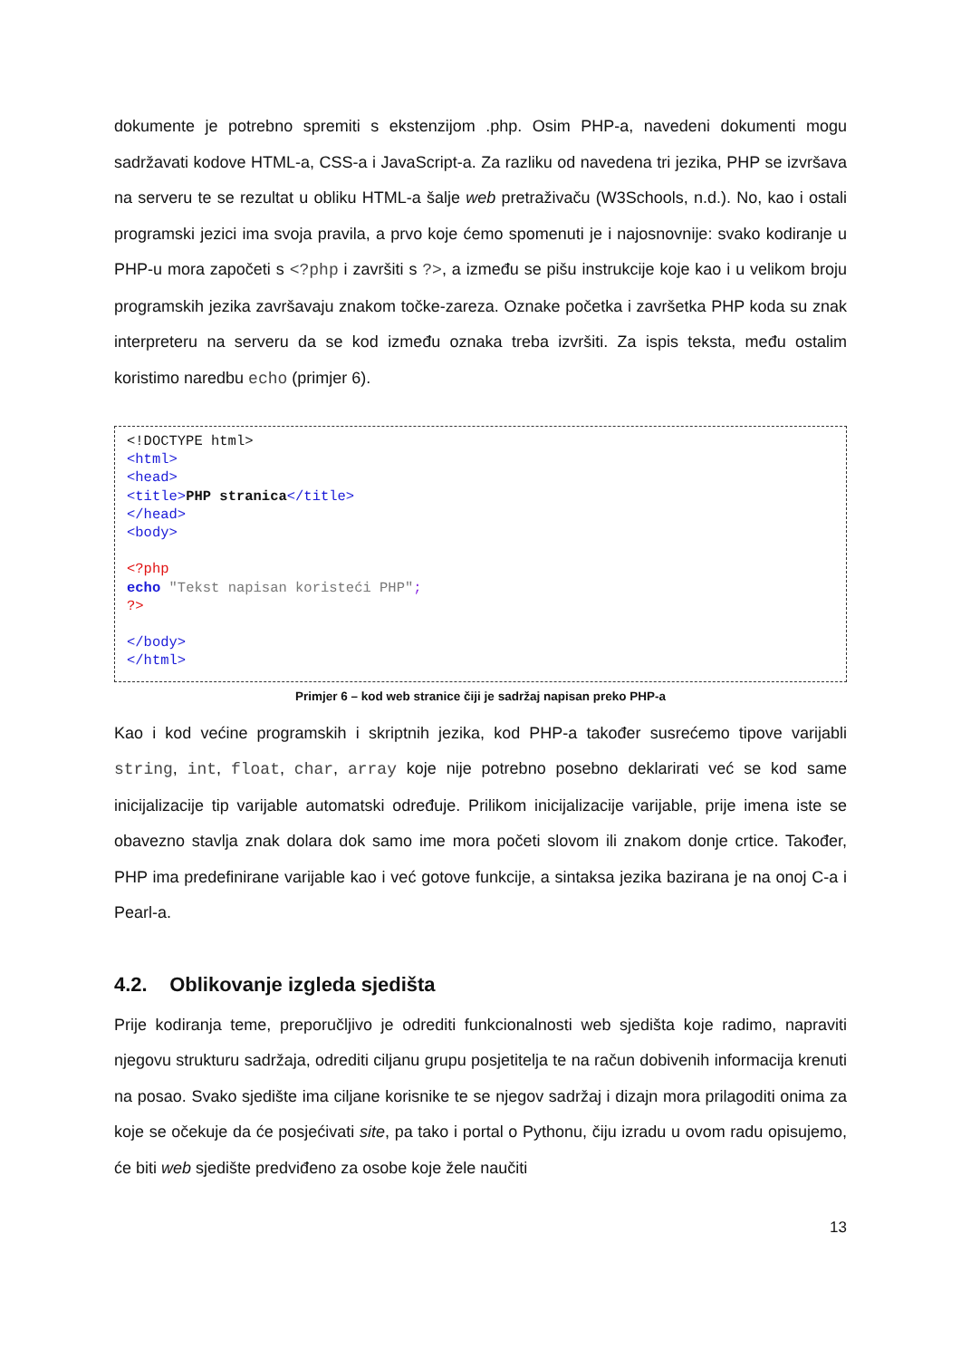dokumente je potrebno spremiti s ekstenzijom .php. Osim PHP-a, navedeni dokumenti mogu sadržavati kodove HTML-a, CSS-a i JavaScript-a. Za razliku od navedena tri jezika, PHP se izvršava na serveru te se rezultat u obliku HTML-a šalje web pretraživaču (W3Schools, n.d.). No, kao i ostali programski jezici ima svoja pravila, a prvo koje ćemo spomenuti je i najosnovnije: svako kodiranje u PHP-u mora započeti s <?php i završiti s ?>, a između se pišu instrukcije koje kao i u velikom broju programskih jezika završavaju znakom točke-zareza. Oznake početka i završetka PHP koda su znak interpreteru na serveru da se kod između oznaka treba izvršiti. Za ispis teksta, među ostalim koristimo naredbu echo (primjer 6).
<!DOCTYPE html> <html> <head> <title>PHP stranica</title> </head> <body> <?php echo "Tekst napisan koristeći PHP"; ?> </body> </html>
Primjer 6 – kod web stranice čiji je sadržaj napisan preko PHP-a
Kao i kod većine programskih i skriptnih jezika, kod PHP-a također susrećemo tipove varijabli string, int, float, char, array koje nije potrebno posebno deklarirati već se kod same inicijalizacije tip varijable automatski određuje. Prilikom inicijalizacije varijable, prije imena iste se obavezno stavlja znak dolara dok samo ime mora početi slovom ili znakom donje crtice. Također, PHP ima predefinirane varijable kao i već gotove funkcije, a sintaksa jezika bazirana je na onoj C-a i Pearl-a.
4.2. Oblikovanje izgleda sjedišta
Prije kodiranja teme, preporučljivo je odrediti funkcionalnosti web sjedišta koje radimo, napraviti njegovu strukturu sadržaja, odrediti ciljanu grupu posjetitelja te na račun dobivenih informacija krenuti na posao. Svako sjedište ima ciljane korisnike te se njegov sadržaj i dizajn mora prilagoditi onima za koje se očekuje da će posjećivati site, pa tako i portal o Pythonu, čiju izradu u ovom radu opisujemo, će biti web sjedište predviđeno za osobe koje žele naučiti
13